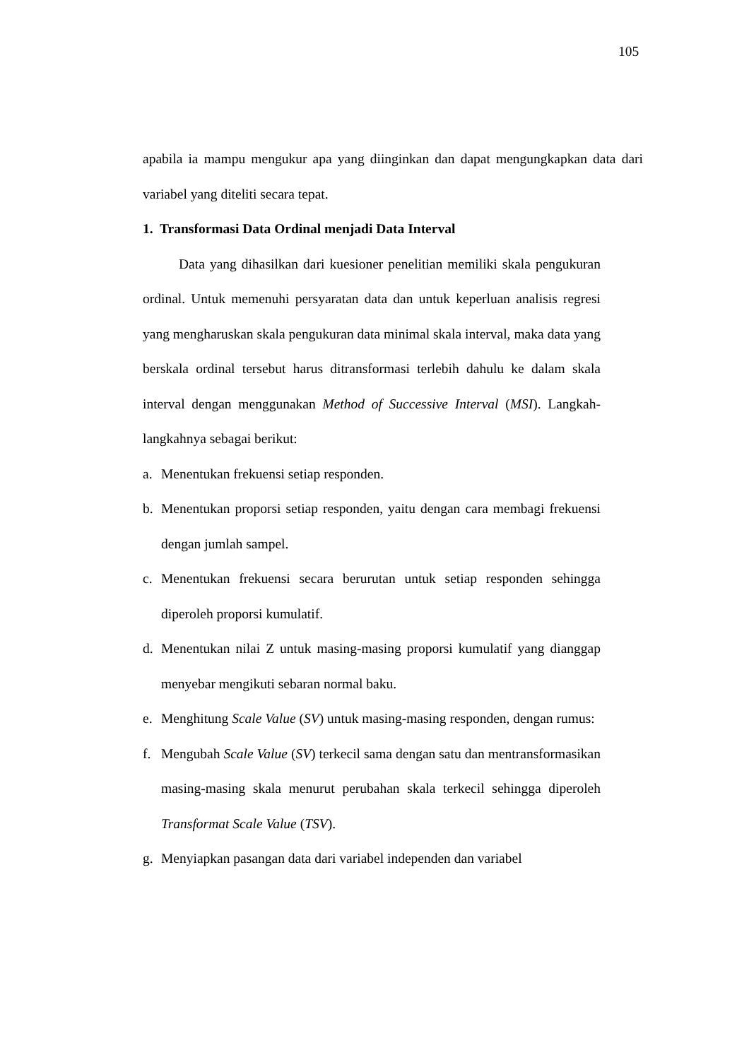105
apabila ia mampu mengukur apa yang diinginkan dan dapat mengungkapkan data dari variabel yang diteliti secara tepat.
1. Transformasi Data Ordinal menjadi Data Interval
Data yang dihasilkan dari kuesioner penelitian memiliki skala pengukuran ordinal. Untuk memenuhi persyaratan data dan untuk keperluan analisis regresi yang mengharuskan skala pengukuran data minimal skala interval, maka data yang berskala ordinal tersebut harus ditransformasi terlebih dahulu ke dalam skala interval dengan menggunakan Method of Successive Interval (MSI). Langkah-langkahnya sebagai berikut:
a. Menentukan frekuensi setiap responden.
b. Menentukan proporsi setiap responden, yaitu dengan cara membagi frekuensi dengan jumlah sampel.
c. Menentukan frekuensi secara berurutan untuk setiap responden sehingga diperoleh proporsi kumulatif.
d. Menentukan nilai Z untuk masing-masing proporsi kumulatif yang dianggap menyebar mengikuti sebaran normal baku.
e. Menghitung Scale Value (SV) untuk masing-masing responden, dengan rumus:
f. Mengubah Scale Value (SV) terkecil sama dengan satu dan mentransformasikan masing-masing skala menurut perubahan skala terkecil sehingga diperoleh Transformat Scale Value (TSV).
g. Menyiapkan pasangan data dari variabel independen dan variabel